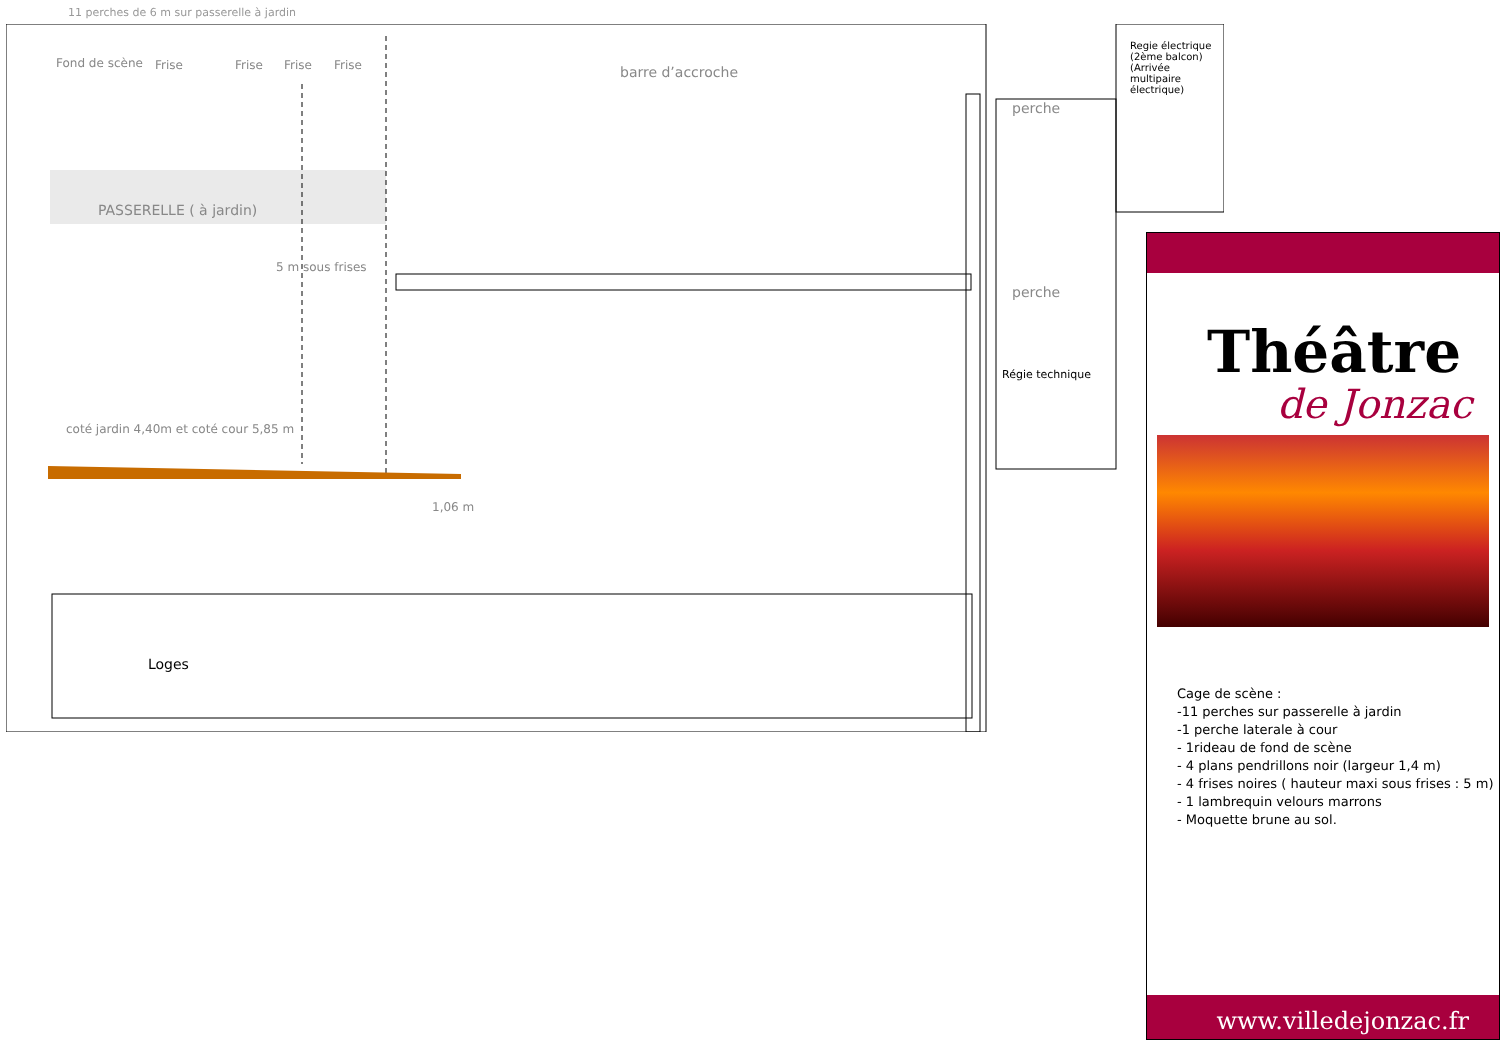11 perches de 6 m sur passerelle à jardin
Fond de scène Frise Frise Frise Frise barre d’accroche
PASSERELLE ( à jardin)
5 m sous frises
coté jardin 4,40m et coté cour 5,85 m
1,06 m
perche
perche
Régie technique
Regie électrique (2ème balcon) (Arrivée multipaire électrique)
Loges
Théâtre
de Jonzac
Cage de scène :
-11 perches sur passerelle à jardin
-1 perche laterale à cour
- 1rideau de fond de scène
- 4 plans pendrillons noir (largeur 1,4 m)
- 4 frises noires ( hauteur maxi sous frises : 5 m)
- 1 lambrequin velours marrons
- Moquette brune au sol.
www.villedejonzac.fr